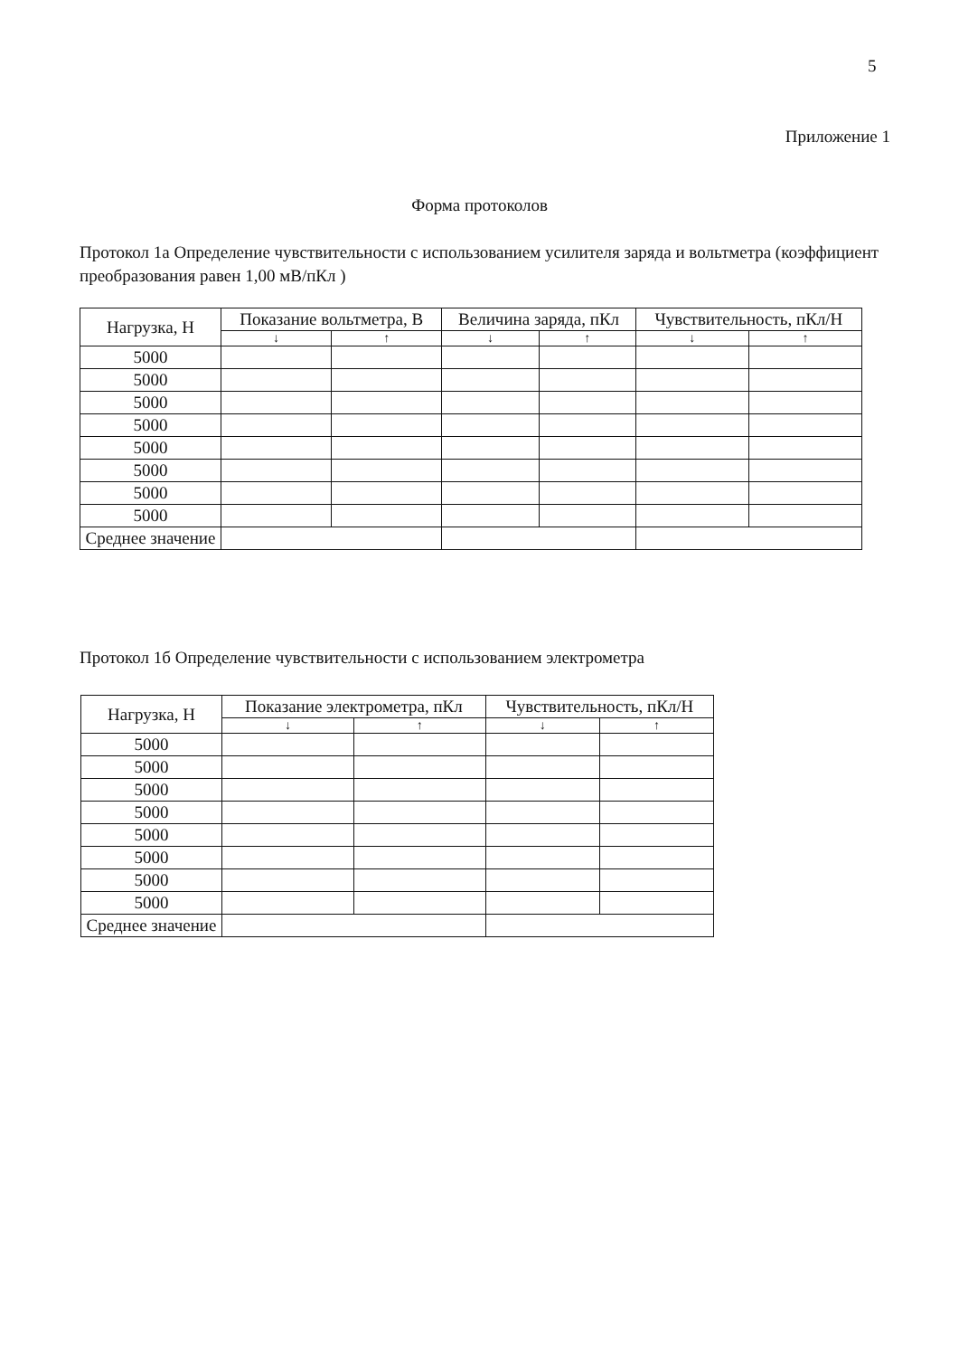5
Приложение 1
Форма протоколов
Протокол 1а Определение чувствительности с использованием усилителя заряда и вольтметра (коэффициент преобразования равен 1,00 мВ/пКл )
| Нагрузка, Н | Показание вольтметра, В | | Величина заряда, пКл | | Чувствительность, пКл/Н | |
| --- | --- | --- | --- | --- | --- | --- |
| | ↓ | ↑ | ↓ | ↑ | ↓ | ↑ |
| 5000 | | | | | | |
| 5000 | | | | | | |
| 5000 | | | | | | |
| 5000 | | | | | | |
| 5000 | | | | | | |
| 5000 | | | | | | |
| 5000 | | | | | | |
| 5000 | | | | | | |
| Среднее значение | | | | | | |
Протокол 1б Определение чувствительности с использованием электрометра
| Нагрузка, Н | Показание электрометра, пКл | | Чувствительность, пКл/Н | |
| --- | --- | --- | --- | --- |
| | ↓ | ↑ | ↓ | ↑ |
| 5000 | | | | |
| 5000 | | | | |
| 5000 | | | | |
| 5000 | | | | |
| 5000 | | | | |
| 5000 | | | | |
| 5000 | | | | |
| 5000 | | | | |
| Среднее значение | | | | |